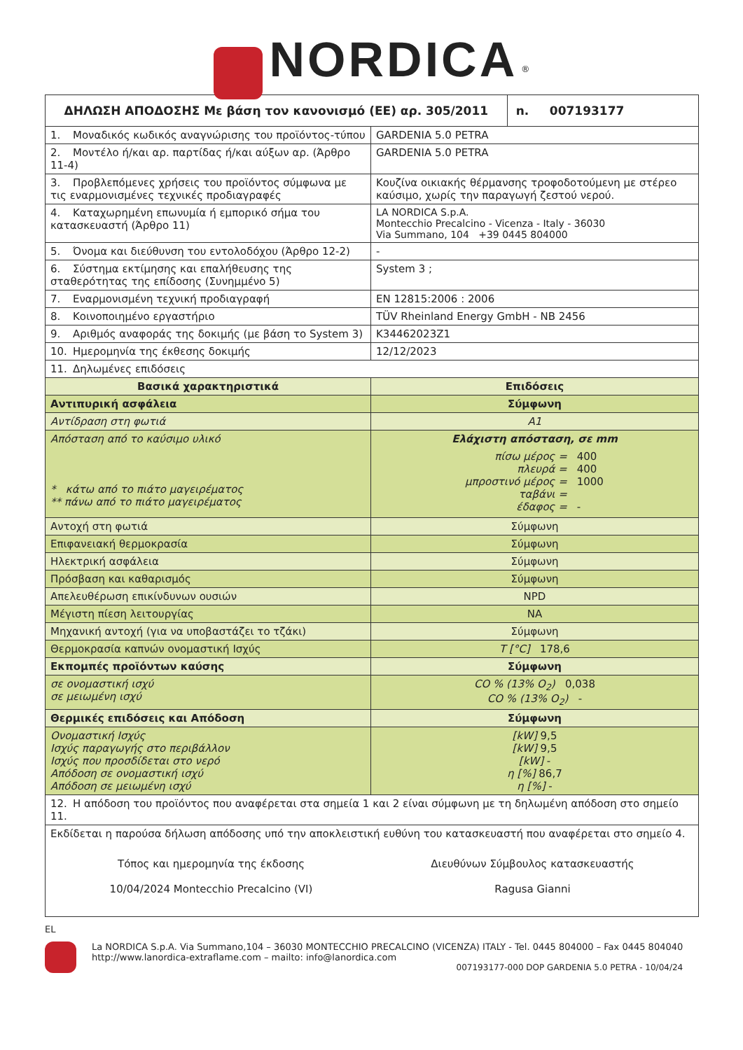NORDICA <sup>®</sup>
| ΔΗΛΩΣΗ ΑΠΟΔΟΣΗΣ Με βάση τον κανονισμό (ΕΕ) αρ. 305/2011 | | n. 007193177 |
| --- | --- | --- |
| 1. Μοναδικός κωδικός αναγνώρισης του προϊόντος-τύπου | GARDENIA 5.0 PETRA | |
| 2. Μοντέλο ή/και αρ. παρτίδας ή/και αύξων αρ. (Άρθρο 11-4) | GARDENIA 5.0 PETRA | |
| 3. Προβλεπόμενες χρήσεις του προϊόντος σύμφωνα με τις εναρμονισμένες τεχνικές προδιαγραφές | Κουζίνα οικιακής θέρμανσης τροφοδοτούμενη με στέρεο καύσιμο, χωρίς την παραγωγή ζεστού νερού. | |
| 4. Καταχωρημένη επωνυμία ή εμπορικό σήμα του κατασκευαστή (Άρθρο 11) | LA NORDICA S.p.A. Montecchio Precalcino - Vicenza - Italy - 36030 Via Summano, 104 +39 0445 804000 | |
| 5. Όνομα και διεύθυνση του εντολοδόχου (Άρθρο 12-2) | - | |
| 6. Σύστημα εκτίμησης και επαλήθευσης της σταθερότητας της επίδοσης (Συνημμένο 5) | System 3 ; | |
| 7. Εναρμονισμένη τεχνική προδιαγραφή | EN 12815:2006 : 2006 | |
| 8. Κοινοποιημένο εργαστήριο | TÜV Rheinland Energy GmbH - NB 2456 | |
| 9. Αριθμός αναφοράς της δοκιμής (με βάση το System 3) | K34462023Z1 | |
| 10. Ημερομηνία της έκθεσης δοκιμής | 12/12/2023 | |
| 11. Δηλωμένες επιδόσεις | | |
| Βασικά χαρακτηριστικά | Επιδόσεις | |
| Αντιπυρική ασφάλεια | Σύμφωνη | |
| Αντίδραση στη φωτιά | A1 | |
| Απόσταση από το καύσιμο υλικό * κάτω από το πιάτο μαγειρέματος ** πάνω από το πιάτο μαγειρέματος | Ελάχιστη απόσταση, σε mm / πίσω μέρος = πλευρά = μπροστινό μέρος = ταβάνι = έδαφος = / 400 400 1000 - / | |
| Αντοχή στη φωτιά | Σύμφωνη | |
| Επιφανειακή θερμοκρασία | Σύμφωνη | |
| Ηλεκτρική ασφάλεια | Σύμφωνη | |
| Πρόσβαση και καθαρισμός | Σύμφωνη | |
| Απελευθέρωση επικίνδυνων ουσιών | NPD | |
| Μέγιστη πίεση λειτουργίας | NA | |
| Μηχανική αντοχή (για να υποβαστάζει το τζάκι) | Σύμφωνη | |
| Θερμοκρασία καπνών ονομαστική Ισχύς | T [°C] 178,6 | |
| Εκπομπές προϊόντων καύσης | Σύμφωνη | |
| σε ονομαστική ισχύ σε μειωμένη ισχύ | CO % (13% O<sub>2</sub>) 0,038 CO % (13% O<sub>2</sub>) - | |
| Θερμικές επιδόσεις και Απόδοση | Σύμφωνη | |
| Ονομαστική Ισχύς Ισχύς παραγωγής στο περιβάλλον Ισχύς που προσδίδεται στο νερό Απόδοση σε ονομαστική ισχύ Απόδοση σε μειωμένη ισχύ | [kW] 9,5 [kW] 9,5 [kW] - η [%] 86,7 η [%] - | |
| 12. Η απόδοση του προϊόντος που αναφέρεται στα σημεία 1 και 2 είναι σύμφωνη με τη δηλωμένη απόδοση στο σημείο 11. | | |
| Εκδίδεται η παρούσα δήλωση απόδοσης υπό την αποκλειστική ευθύνη του κατασκευαστή που αναφέρεται στο σημείο 4. Τόπος και ημερομηνία της έκδοσης 10/04/2024 Montecchio Precalcino (VI) Διευθύνων Σύμβουλος κατασκευαστής Ragusa Gianni | | |
EL
La NORDICA S.p.A. Via Summano,104 – 36030 MONTECCHIO PRECALCINO (VICENZA) ITALY - Tel. 0445 804000 – Fax 0445 804040
http://www.lanordica-extraflame.com – mailto: info@lanordica.com
007193177-000 DOP GARDENIA 5.0 PETRA - 10/04/24